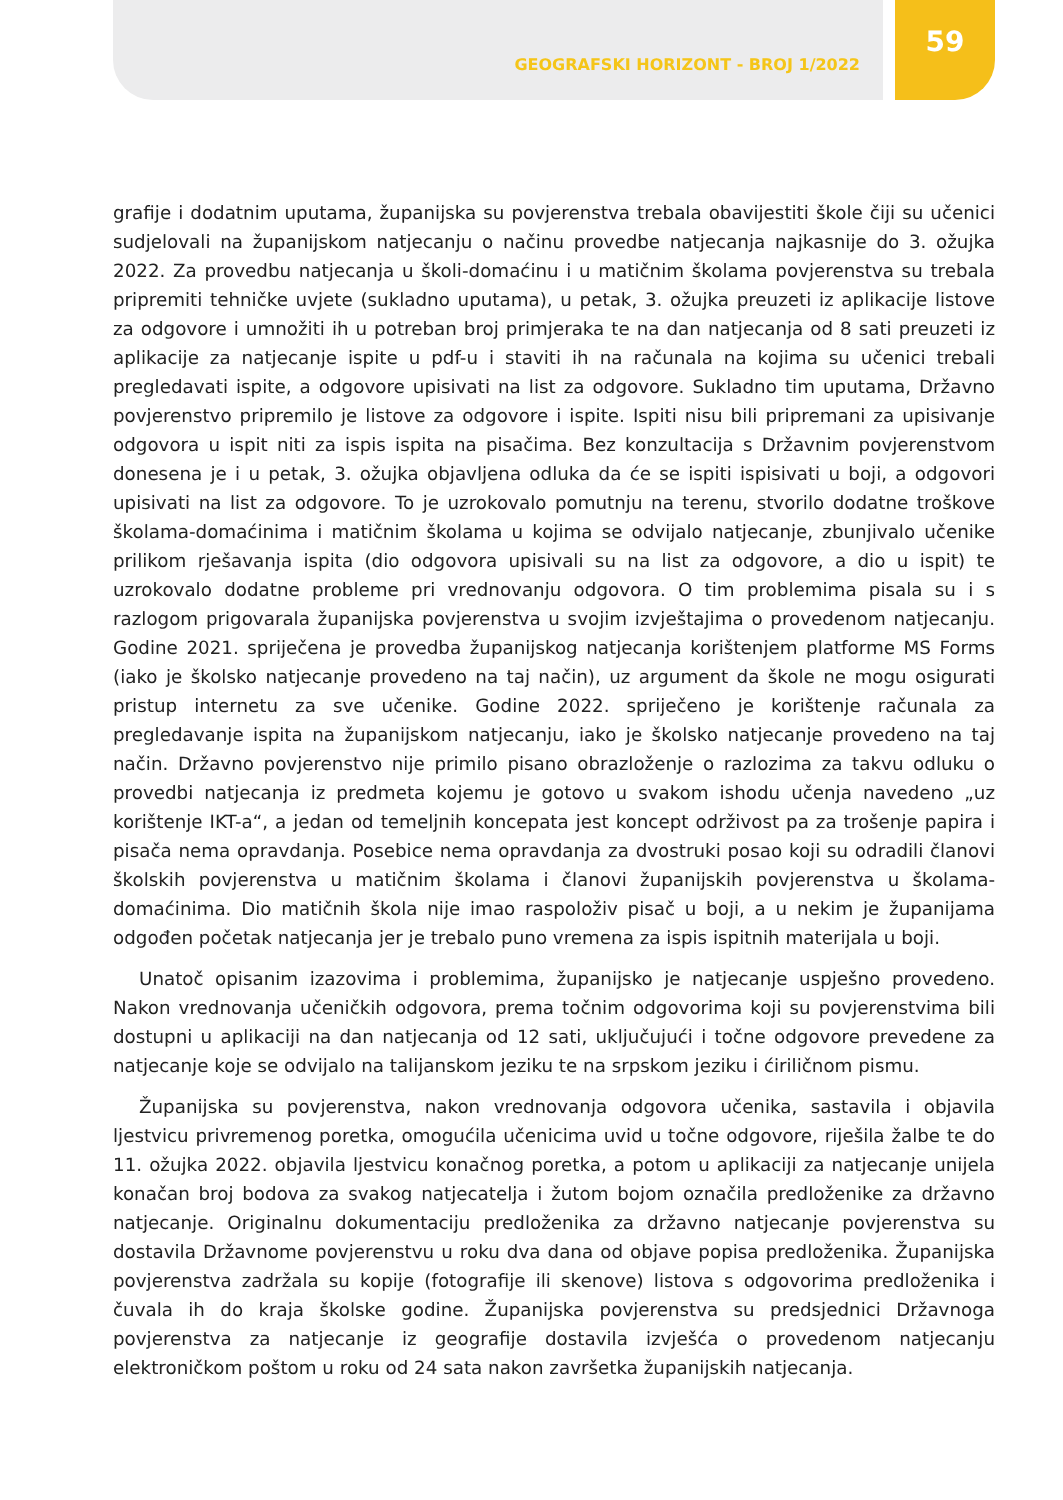GEOGRAFSKI HORIZONT - BROJ 1/2022
59
grafije i dodatnim uputama, županijska su povjerenstva trebala obavijestiti škole čiji su učenici sudjelovali na županijskom natjecanju o načinu provedbe natjecanja najkasnije do 3. ožujka 2022. Za provedbu natjecanja u školi-domaćinu i u matičnim školama povjerenstva su trebala pripremiti tehničke uvjete (sukladno uputama), u petak, 3. ožujka preuzeti iz aplikacije listove za odgovore i umnožiti ih u potreban broj primjeraka te na dan natjecanja od 8 sati preuzeti iz aplikacije za natjecanje ispite u pdf-u i staviti ih na računala na kojima su učenici trebali pregledavati ispite, a odgovore upisivati na list za odgovore. Sukladno tim uputama, Državno povjerenstvo pripremilo je listove za odgovore i ispite. Ispiti nisu bili pripremani za upisivanje odgovora u ispit niti za ispis ispita na pisačima. Bez konzultacija s Državnim povjerenstvom donesena je i u petak, 3. ožujka objavljena odluka da će se ispiti ispisivati u boji, a odgovori upisivati na list za odgovore. To je uzrokovalo pomutnju na terenu, stvorilo dodatne troškove školama-domaćinima i matičnim školama u kojima se odvijalo natjecanje, zbunjivalo učenike prilikom rješavanja ispita (dio odgovora upisivali su na list za odgovore, a dio u ispit) te uzrokovalo dodatne probleme pri vrednovanju odgovora. O tim problemima pisala su i s razlogom prigovarala županijska povjerenstva u svojim izvještajima o provedenom natjecanju. Godine 2021. spriječena je provedba županijskog natjecanja korištenjem platforme MS Forms (iako je školsko natjecanje provedeno na taj način), uz argument da škole ne mogu osigurati pristup internetu za sve učenike. Godine 2022. spriječeno je korištenje računala za pregledavanje ispita na županijskom natjecanju, iako je školsko natjecanje provedeno na taj način. Državno povjerenstvo nije primilo pisano obrazloženje o razlozima za takvu odluku o provedbi natjecanja iz predmeta kojemu je gotovo u svakom ishodu učenja navedeno „uz korištenje IKT-a“, a jedan od temeljnih koncepata jest koncept održivost pa za trošenje papira i pisača nema opravdanja. Posebice nema opravdanja za dvostruki posao koji su odradili članovi školskih povjerenstva u matičnim školama i članovi županijskih povjerenstva u školama-domaćinima. Dio matičnih škola nije imao raspoloživ pisač u boji, a u nekim je županijama odgođen početak natjecanja jer je trebalo puno vremena za ispis ispitnih materijala u boji.
Unatoč opisanim izazovima i problemima, županijsko je natjecanje uspješno provedeno. Nakon vrednovanja učeničkih odgovora, prema točnim odgovorima koji su povjerenstvima bili dostupni u aplikaciji na dan natjecanja od 12 sati, uključujući i točne odgovore prevedene za natjecanje koje se odvijalo na talijanskom jeziku te na srpskom jeziku i ćiriličnom pismu.
Županijska su povjerenstva, nakon vrednovanja odgovora učenika, sastavila i objavila ljestvicu privremenog poretka, omogućila učenicima uvid u točne odgovore, riješila žalbe te do 11. ožujka 2022. objavila ljestvicu konačnog poretka, a potom u aplikaciji za natjecanje unijela konačan broj bodova za svakog natjecatelja i žutom bojom označila predloženike za državno natjecanje. Originalnu dokumentaciju predloženika za državno natjecanje povjerenstva su dostavila Državnome povjerenstvu u roku dva dana od objave popisa predloženika. Županijska povjerenstva zadržala su kopije (fotografije ili skenove) listova s odgovorima predloženika i čuvala ih do kraja školske godine. Županijska povjerenstva su predsjednici Državnoga povjerenstva za natjecanje iz geografije dostavila izvješća o provedenom natjecanju elektroničkom poštom u roku od 24 sata nakon završetka županijskih natjecanja.